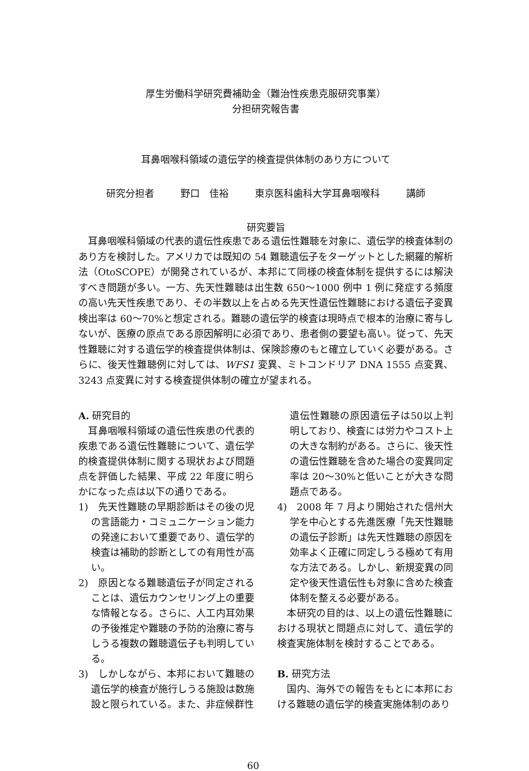厚生労働科学研究費補助金（難治性疾患克服研究事業）
分担研究報告書
耳鼻咽喉科領域の遺伝学的検査提供体制のあり方について
研究分担者 野口　佳裕 東京医科歯科大学耳鼻咽喉科 講師
研究要旨
　耳鼻咽喉科領域の代表的遺伝性疾患である遺伝性難聴を対象に、遺伝学的検査体制のあり方を検討した。アメリカでは既知の 54 難聴遺伝子をターゲットとした網羅的解析法（OtoSCOPE）が開発されているが、本邦にて同様の検査体制を提供するには解決すべき問題が多い。一方、先天性難聴は出生数 650〜1000 例中 1 例に発症する頻度の高い先天性疾患であり、その半数以上を占める先天性遺伝性難聴における遺伝子変異検出率は 60〜70%と想定される。難聴の遺伝学的検査は現時点で根本的治療に寄与しないが、医療の原点である原因解明に必須であり、患者側の要望も高い。従って、先天性難聴に対する遺伝学的検査提供体制は、保険診療のもと確立していく必要がある。さらに、後天性難聴例に対しては、WFS1 変異、ミトコンドリア DNA 1555 点変異、3243 点変異に対する検査提供体制の確立が望まれる。
A. 研究目的
　耳鼻咽喉科領域の遺伝性疾患の代表的疾患である遺伝性難聴について、遺伝学的検査提供体制に関する現状および問題点を評価した結果、平成 22 年度に明らかになった点は以下の通りである。
1)　先天性難聴の早期診断はその後の児の言語能力・コミュニケーション能力の発達において重要であり、遺伝学的検査は補助的診断としての有用性が高い。
2)　原因となる難聴遺伝子が同定されることは、遺伝カウンセリング上の重要な情報となる。さらに、人工内耳効果の予後推定や難聴の予防的治療に寄与しうる複数の難聴遺伝子も判明している。
3)　しかしながら、本邦において難聴の遺伝学的検査が施行しうる施設は数施設と限られている。また、非症候群性
遺伝性難聴の原因遺伝子は50以上判明しており、検査には労力やコスト上の大きな制約がある。さらに、後天性の遺伝性難聴を含めた場合の変異同定率は 20〜30%と低いことが大きな問題点である。
4)　2008 年 7 月より開始された信州大学を中心とする先進医療「先天性難聴の遺伝子診断」は先天性難聴の原因を効率よく正確に同定しうる極めて有用な方法である。しかし、新規変異の同定や後天性遺伝性も対象に含めた検査体制を整える必要がある。
　本研究の目的は、以上の遺伝性難聴における現状と問題点に対して、遺伝学的検査実施体制を検討することである。
B. 研究方法
　国内、海外での報告をもとに本邦における難聴の遺伝学的検査実施体制のあり
60